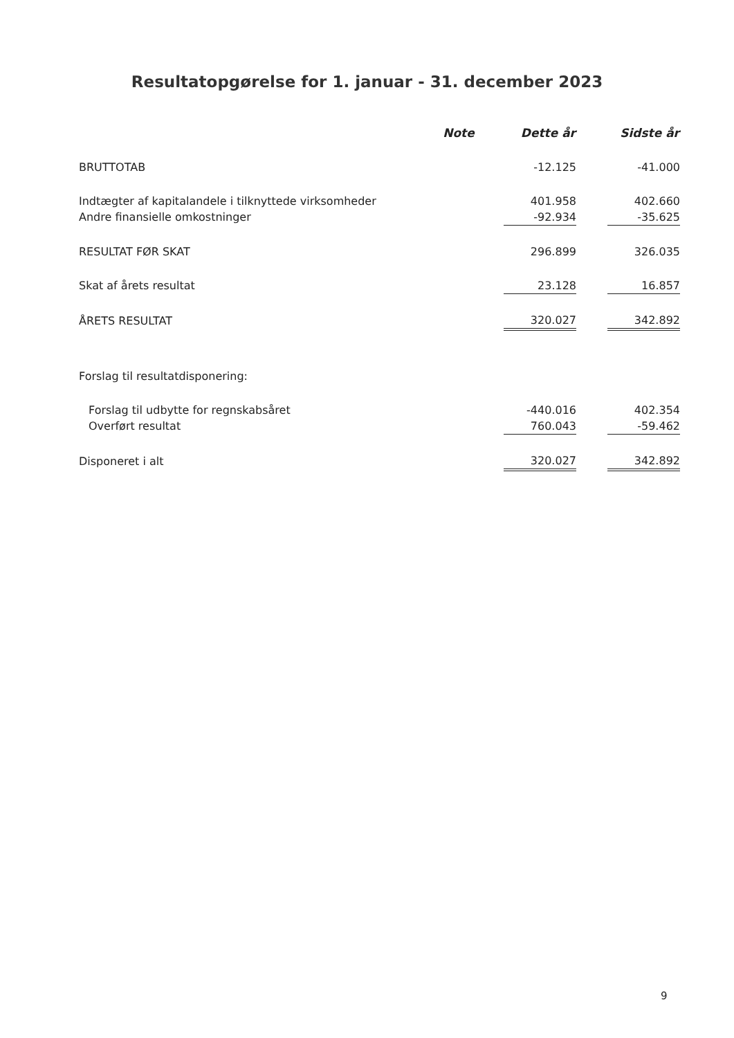Resultatopgørelse for 1. januar - 31. december 2023
| | Note | Dette år | | Sidste år |
| --- | --- | --- | --- | --- |
| BRUTTOTAB | | -12.125 | | -41.000 |
| Indtægter af kapitalandele i tilknyttede virksomheder | | 401.958 | | 402.660 |
| Andre finansielle omkostninger | | -92.934 | | -35.625 |
| RESULTAT FØR SKAT | | 296.899 | | 326.035 |
| Skat af årets resultat | | 23.128 | | 16.857 |
| ÅRETS RESULTAT | | 320.027 | | 342.892 |
| Forslag til resultatdisponering: | | | | |
| Forslag til udbytte for regnskabsåret | | -440.016 | | 402.354 |
| Overført resultat | | 760.043 | | -59.462 |
| Disponeret i alt | | 320.027 | | 342.892 |
9